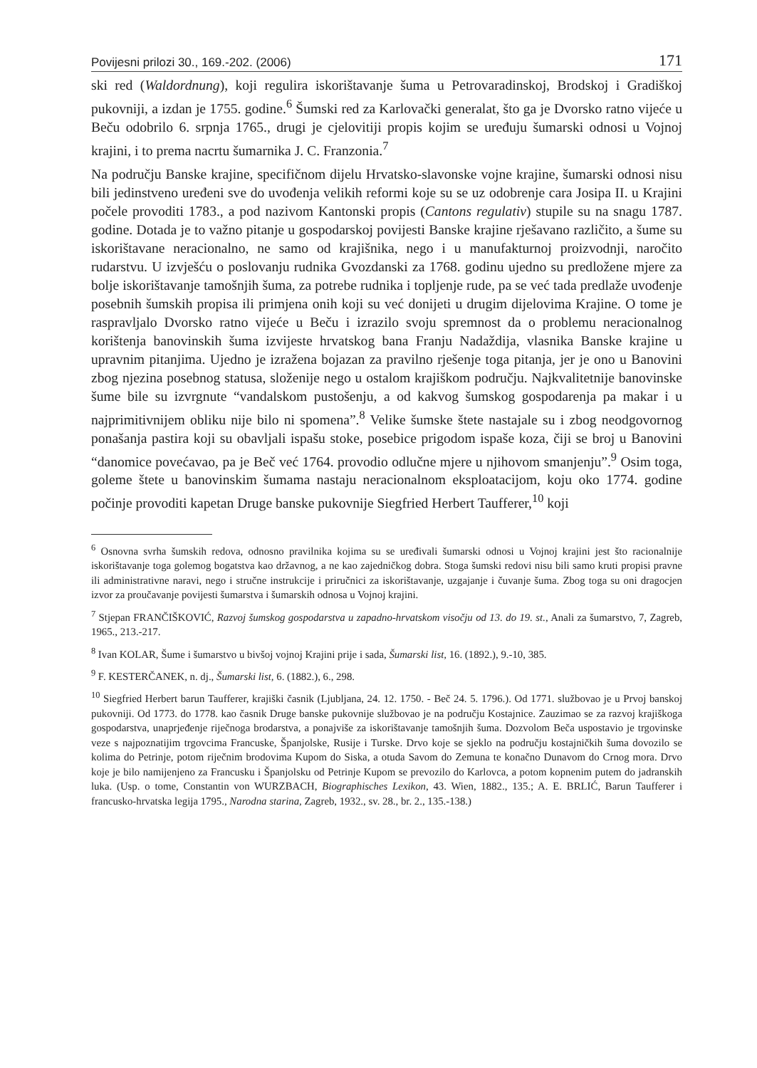Povijesni prilozi 30., 169.-202. (2006) 171
ski red (Waldordnung), koji regulira iskorištavanje šuma u Petrovaradinskoj, Brodskoj i Gradiškoj pukovniji, a izdan je 1755. godine.<sup>6</sup> Šumski red za Karlovački generalat, što ga je Dvorsko ratno vijeće u Beču odobrilo 6. srpnja 1765., drugi je cjelovitiji propis kojim se uređuju šumarski odnosi u Vojnoj krajini, i to prema nacrtu šumarnika J. C. Franzonia.<sup>7</sup>
Na području Banske krajine, specifičnom dijelu Hrvatsko-slavonske vojne krajine, šumarski odnosi nisu bili jedinstveno uređeni sve do uvođenja velikih reformi koje su se uz odobrenje cara Josipa II. u Krajini počele provoditi 1783., a pod nazivom Kantonski propis (Cantons regulativ) stupile su na snagu 1787. godine. Dotada je to važno pitanje u gospodarskoj povijesti Banske krajine rješavano različito, a šume su iskorištavane neracionalno, ne samo od krajišnika, nego i u manufakturnoj proizvodnji, naročito rudarstvu. U izvješću o poslovanju rudnika Gvozdanski za 1768. godinu ujedno su predložene mjere za bolje iskorištavanje tamošnjih šuma, za potrebe rudnika i topljenje rude, pa se već tada predlaže uvođenje posebnih šumskih propisa ili primjena onih koji su već donijeti u drugim dijelovima Krajine. O tome je raspravljalo Dvorsko ratno vijeće u Beču i izrazilo svoju spremnost da o problemu neracionalnog korištenja banovinskih šuma izvijeste hrvatskog bana Franju Nadaždija, vlasnika Banske krajine u upravnim pitanjima. Ujedno je izražena bojazan za pravilno rješenje toga pitanja, jer je ono u Banovini zbog njezina posebnog statusa, složenije nego u ostalom krajiškom području. Najkvalitetnije banovinske šume bile su izvrgnute “vandalskom pustošenju, a od kakvog šumskog gospodarenja pa makar i u najprimitivnijem obliku nije bilo ni spomena”.<sup>8</sup> Velike šumske štete nastajale su i zbog neodgovornog ponašanja pastira koji su obavljali ispašu stoke, posebice prigodom ispaše koza, čiji se broj u Banovini “danomice povećavao, pa je Beč već 1764. provodio odlučne mjere u njihovom smanjenju”.<sup>9</sup> Osim toga, goleme štete u banovinskim šumama nastaju neracionalnom eksploatacijom, koju oko 1774. godine počinje provoditi kapetan Druge banske pukovnije Siegfried Herbert Taufferer,<sup>10</sup> koji
<sup>6</sup> Osnovna svrha šumskih redova, odnosno pravilnika kojima su se uređivali šumarski odnosi u Vojnoj krajini jest što racionalnije iskorištavanje toga golemog bogatstva kao državnog, a ne kao zajedničkog dobra. Stoga šumski redovi nisu bili samo kruti propisi pravne ili administrativne naravi, nego i stručne instrukcije i priručnici za iskorištavanje, uzgajanje i čuvanje šuma. Zbog toga su oni dragocjen izvor za proučavanje povijesti šumarstva i šumarskih odnosa u Vojnoj krajini.
<sup>7</sup> Stjepan FRANČIŠKOVIĆ, Razvoj šumskog gospodarstva u zapadno-hrvatskom visočju od 13. do 19. st., Anali za šumarstvo, 7, Zagreb, 1965., 213.-217.
<sup>8</sup> Ivan KOLAR, Šume i šumarstvo u bivšoj vojnoj Krajini prije i sada, Šumarski list, 16. (1892.), 9.-10, 385.
<sup>9</sup> F. KESTERČANEK, n. dj., Šumarski list, 6. (1882.), 6., 298.
<sup>10</sup> Siegfried Herbert barun Taufferer, krajiški časnik (Ljubljana, 24. 12. 1750. - Beč 24. 5. 1796.). Od 1771. službovao je u Prvoj banskoj pukovniji. Od 1773. do 1778. kao časnik Druge banske pukovnije službovao je na području Kostajnice. Zauzimao se za razvoj krajiškoga gospodarstva, unaprjeđenje riječnoga brodarstva, a ponajviše za iskorištavanje tamošnjih šuma. Dozvolom Beča uspostavio je trgovinske veze s najpoznatijim trgovcima Francuske, Španjolske, Rusije i Turske. Drvo koje se sjeklo na području kostajničkih šuma dovozilo se kolima do Petrinje, potom riječnim brodovima Kupom do Siska, a otuda Savom do Zemuna te konačno Dunavom do Crnog mora. Drvo koje je bilo namijenjeno za Francusku i Španjolsku od Petrinje Kupom se prevozilo do Karlovca, a potom kopnenim putem do jadranskih luka. (Usp. o tome, Constantin von WURZBACH, Biographisches Lexikon, 43. Wien, 1882., 135.; A. E. BRLIĆ, Barun Taufferer i francusko-hrvatska legija 1795., Narodna starina, Zagreb, 1932., sv. 28., br. 2., 135.-138.)